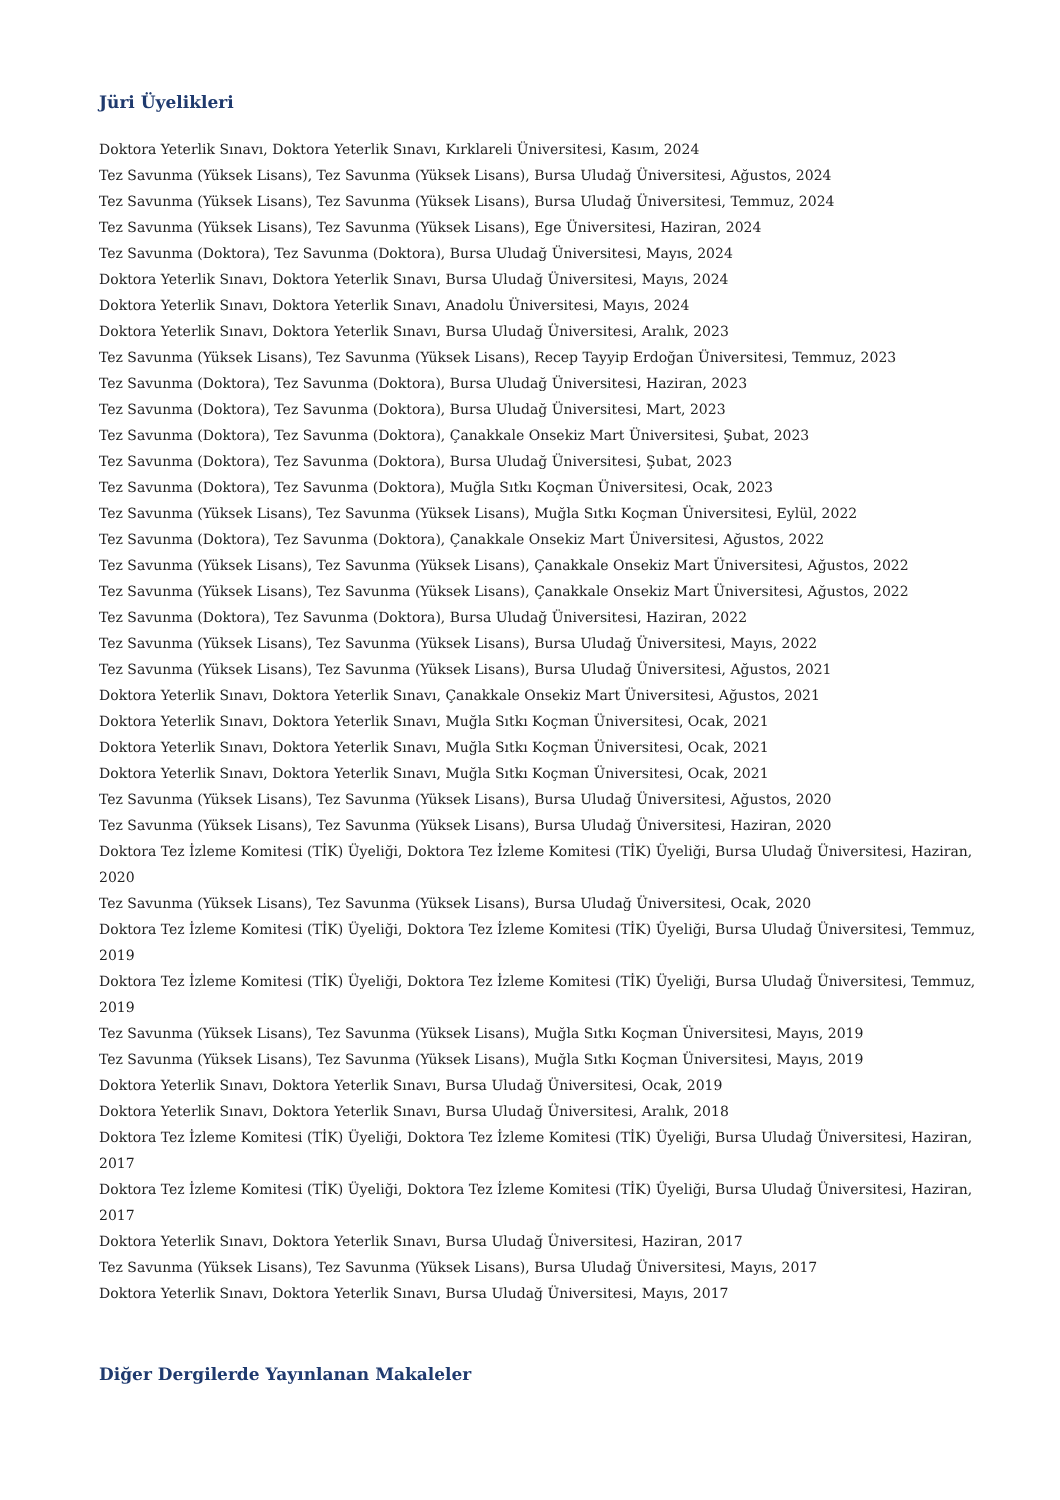Jüri Üyelikleri
Doktora Yeterlik Sınavı, Doktora Yeterlik Sınavı, Kırklareli Üniversitesi, Kasım, 2024
Tez Savunma (Yüksek Lisans), Tez Savunma (Yüksek Lisans), Bursa Uludağ Üniversitesi, Ağustos, 2024
Tez Savunma (Yüksek Lisans), Tez Savunma (Yüksek Lisans), Bursa Uludağ Üniversitesi, Temmuz, 2024
Tez Savunma (Yüksek Lisans), Tez Savunma (Yüksek Lisans), Ege Üniversitesi, Haziran, 2024
Tez Savunma (Doktora), Tez Savunma (Doktora), Bursa Uludağ Üniversitesi, Mayıs, 2024
Doktora Yeterlik Sınavı, Doktora Yeterlik Sınavı, Bursa Uludağ Üniversitesi, Mayıs, 2024
Doktora Yeterlik Sınavı, Doktora Yeterlik Sınavı, Anadolu Üniversitesi, Mayıs, 2024
Doktora Yeterlik Sınavı, Doktora Yeterlik Sınavı, Bursa Uludağ Üniversitesi, Aralık, 2023
Tez Savunma (Yüksek Lisans), Tez Savunma (Yüksek Lisans), Recep Tayyip Erdoğan Üniversitesi, Temmuz, 2023
Tez Savunma (Doktora), Tez Savunma (Doktora), Bursa Uludağ Üniversitesi, Haziran, 2023
Tez Savunma (Doktora), Tez Savunma (Doktora), Bursa Uludağ Üniversitesi, Mart, 2023
Tez Savunma (Doktora), Tez Savunma (Doktora), Çanakkale Onsekiz Mart Üniversitesi, Şubat, 2023
Tez Savunma (Doktora), Tez Savunma (Doktora), Bursa Uludağ Üniversitesi, Şubat, 2023
Tez Savunma (Doktora), Tez Savunma (Doktora), Muğla Sıtkı Koçman Üniversitesi, Ocak, 2023
Tez Savunma (Yüksek Lisans), Tez Savunma (Yüksek Lisans), Muğla Sıtkı Koçman Üniversitesi, Eylül, 2022
Tez Savunma (Doktora), Tez Savunma (Doktora), Çanakkale Onsekiz Mart Üniversitesi, Ağustos, 2022
Tez Savunma (Yüksek Lisans), Tez Savunma (Yüksek Lisans), Çanakkale Onsekiz Mart Üniversitesi, Ağustos, 2022
Tez Savunma (Yüksek Lisans), Tez Savunma (Yüksek Lisans), Çanakkale Onsekiz Mart Üniversitesi, Ağustos, 2022
Tez Savunma (Doktora), Tez Savunma (Doktora), Bursa Uludağ Üniversitesi, Haziran, 2022
Tez Savunma (Yüksek Lisans), Tez Savunma (Yüksek Lisans), Bursa Uludağ Üniversitesi, Mayıs, 2022
Tez Savunma (Yüksek Lisans), Tez Savunma (Yüksek Lisans), Bursa Uludağ Üniversitesi, Ağustos, 2021
Doktora Yeterlik Sınavı, Doktora Yeterlik Sınavı, Çanakkale Onsekiz Mart Üniversitesi, Ağustos, 2021
Doktora Yeterlik Sınavı, Doktora Yeterlik Sınavı, Muğla Sıtkı Koçman Üniversitesi, Ocak, 2021
Doktora Yeterlik Sınavı, Doktora Yeterlik Sınavı, Muğla Sıtkı Koçman Üniversitesi, Ocak, 2021
Doktora Yeterlik Sınavı, Doktora Yeterlik Sınavı, Muğla Sıtkı Koçman Üniversitesi, Ocak, 2021
Tez Savunma (Yüksek Lisans), Tez Savunma (Yüksek Lisans), Bursa Uludağ Üniversitesi, Ağustos, 2020
Tez Savunma (Yüksek Lisans), Tez Savunma (Yüksek Lisans), Bursa Uludağ Üniversitesi, Haziran, 2020
Doktora Tez İzleme Komitesi (TİK) Üyeliği, Doktora Tez İzleme Komitesi (TİK) Üyeliği, Bursa Uludağ Üniversitesi, Haziran, 2020
Tez Savunma (Yüksek Lisans), Tez Savunma (Yüksek Lisans), Bursa Uludağ Üniversitesi, Ocak, 2020
Doktora Tez İzleme Komitesi (TİK) Üyeliği, Doktora Tez İzleme Komitesi (TİK) Üyeliği, Bursa Uludağ Üniversitesi, Temmuz, 2019
Doktora Tez İzleme Komitesi (TİK) Üyeliği, Doktora Tez İzleme Komitesi (TİK) Üyeliği, Bursa Uludağ Üniversitesi, Temmuz, 2019
Tez Savunma (Yüksek Lisans), Tez Savunma (Yüksek Lisans), Muğla Sıtkı Koçman Üniversitesi, Mayıs, 2019
Tez Savunma (Yüksek Lisans), Tez Savunma (Yüksek Lisans), Muğla Sıtkı Koçman Üniversitesi, Mayıs, 2019
Doktora Yeterlik Sınavı, Doktora Yeterlik Sınavı, Bursa Uludağ Üniversitesi, Ocak, 2019
Doktora Yeterlik Sınavı, Doktora Yeterlik Sınavı, Bursa Uludağ Üniversitesi, Aralık, 2018
Doktora Tez İzleme Komitesi (TİK) Üyeliği, Doktora Tez İzleme Komitesi (TİK) Üyeliği, Bursa Uludağ Üniversitesi, Haziran, 2017
Doktora Tez İzleme Komitesi (TİK) Üyeliği, Doktora Tez İzleme Komitesi (TİK) Üyeliği, Bursa Uludağ Üniversitesi, Haziran, 2017
Doktora Yeterlik Sınavı, Doktora Yeterlik Sınavı, Bursa Uludağ Üniversitesi, Haziran, 2017
Tez Savunma (Yüksek Lisans), Tez Savunma (Yüksek Lisans), Bursa Uludağ Üniversitesi, Mayıs, 2017
Doktora Yeterlik Sınavı, Doktora Yeterlik Sınavı, Bursa Uludağ Üniversitesi, Mayıs, 2017
Diğer Dergilerde Yayınlanan Makaleler